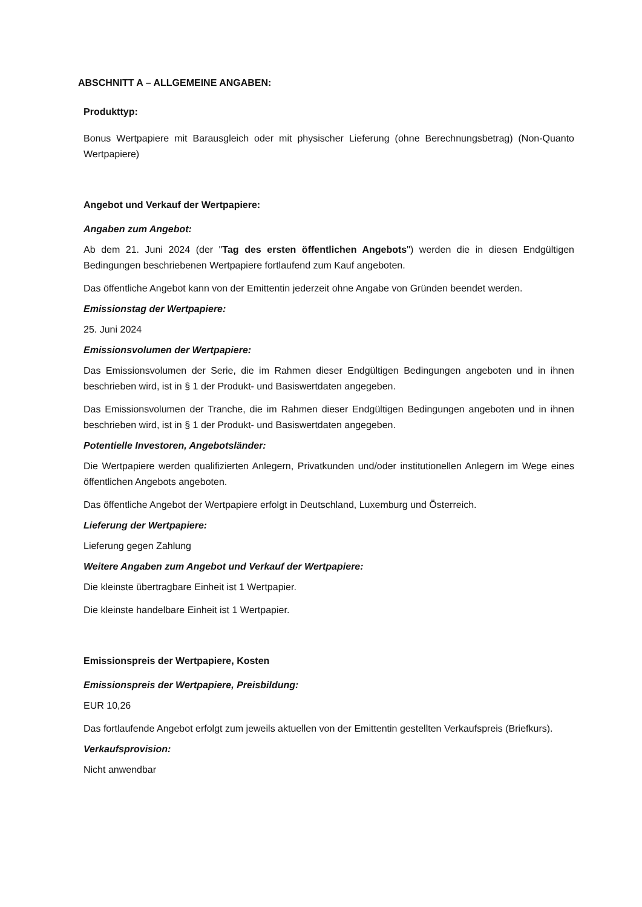ABSCHNITT A – ALLGEMEINE ANGABEN:
Produkttyp:
Bonus Wertpapiere mit Barausgleich oder mit physischer Lieferung (ohne Berechnungsbetrag) (Non-Quanto Wertpapiere)
Angebot und Verkauf der Wertpapiere:
Angaben zum Angebot:
Ab dem 21. Juni 2024 (der "Tag des ersten öffentlichen Angebots") werden die in diesen Endgültigen Bedingungen beschriebenen Wertpapiere fortlaufend zum Kauf angeboten.
Das öffentliche Angebot kann von der Emittentin jederzeit ohne Angabe von Gründen beendet werden.
Emissionstag der Wertpapiere:
25. Juni 2024
Emissionsvolumen der Wertpapiere:
Das Emissionsvolumen der Serie, die im Rahmen dieser Endgültigen Bedingungen angeboten und in ihnen beschrieben wird, ist in § 1 der Produkt- und Basiswertdaten angegeben.
Das Emissionsvolumen der Tranche, die im Rahmen dieser Endgültigen Bedingungen angeboten und in ihnen beschrieben wird, ist in § 1 der Produkt- und Basiswertdaten angegeben.
Potentielle Investoren, Angebotsländer:
Die Wertpapiere werden qualifizierten Anlegern, Privatkunden und/oder institutionellen Anlegern im Wege eines öffentlichen Angebots angeboten.
Das öffentliche Angebot der Wertpapiere erfolgt in Deutschland, Luxemburg und Österreich.
Lieferung der Wertpapiere:
Lieferung gegen Zahlung
Weitere Angaben zum Angebot und Verkauf der Wertpapiere:
Die kleinste übertragbare Einheit ist 1 Wertpapier.
Die kleinste handelbare Einheit ist 1 Wertpapier.
Emissionspreis der Wertpapiere, Kosten
Emissionspreis der Wertpapiere, Preisbildung:
EUR 10,26
Das fortlaufende Angebot erfolgt zum jeweils aktuellen von der Emittentin gestellten Verkaufspreis (Briefkurs).
Verkaufsprovision:
Nicht anwendbar